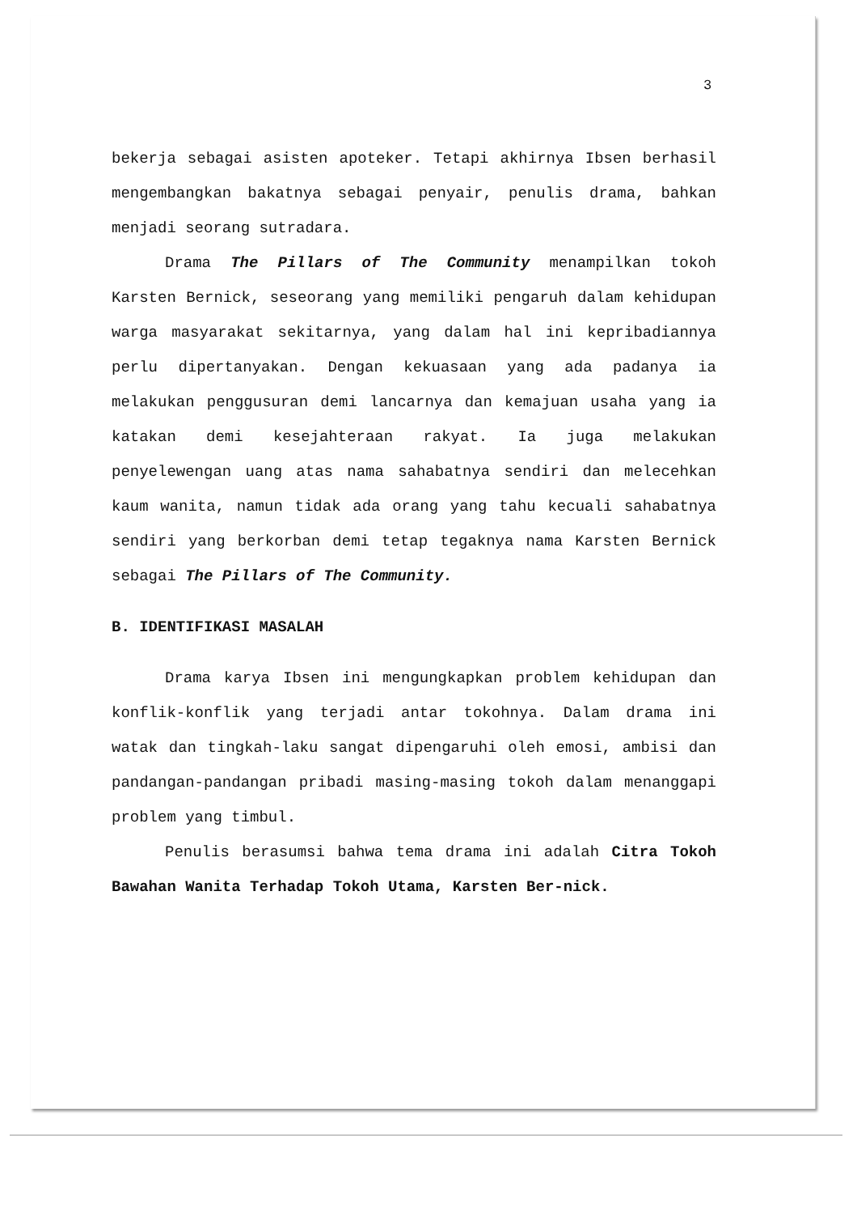3
bekerja sebagai asisten apoteker. Tetapi akhirnya Ibsen berhasil mengembangkan bakatnya sebagai penyair, penulis drama, bahkan menjadi seorang sutradara.
Drama The Pillars of The Community menampilkan tokoh Karsten Bernick, seseorang yang memiliki pengaruh dalam kehidupan warga masyarakat sekitarnya, yang dalam hal ini kepribadiannya perlu dipertanyakan. Dengan kekuasaan yang ada padanya ia melakukan penggusuran demi lancarnya dan kemajuan usaha yang ia katakan demi kesejahteraan rakyat. Ia juga melakukan penyelewengan uang atas nama sahabatnya sendiri dan melecehkan kaum wanita, namun tidak ada orang yang tahu kecuali sahabatnya sendiri yang berkorban demi tetap tegaknya nama Karsten Bernick sebagai The Pillars of The Community.
B. IDENTIFIKASI MASALAH
Drama karya Ibsen ini mengungkapkan problem kehidupan dan konflik-konflik yang terjadi antar tokohnya. Dalam drama ini watak dan tingkah-laku sangat dipengaruhi oleh emosi, ambisi dan pandangan-pandangan pribadi masing-masing tokoh dalam menanggapi problem yang timbul.
Penulis berasumsi bahwa tema drama ini adalah Citra Tokoh Bawahan Wanita Terhadap Tokoh Utama, Karsten Ber-nick.